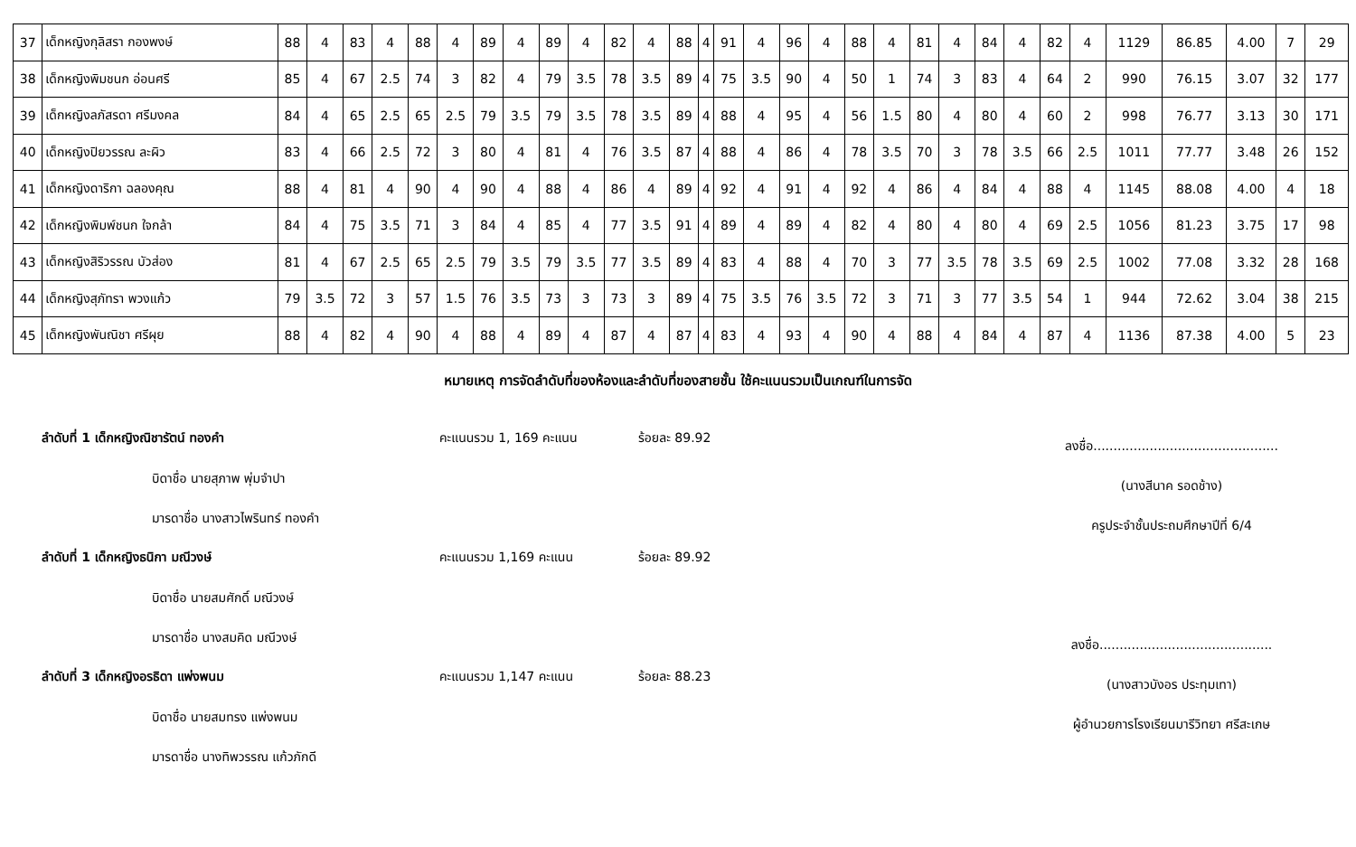| 37 | เด็กหญิงกุลิสรา กองพงษ์ | 88 | 4 | 83 | 4 | 88 | 4 | 89 | 4 | 89 | 4 | 82 | 4 | 88 | 4 | 91 | 4 | 96 | 4 | 88 | 4 | 81 | 4 | 84 | 4 | 82 | 4 | 1129 | 86.85 | 4.00 | 7 | 29 |
| 38 | เด็กหญิงพิมชนก อ่อนศรี | 85 | 4 | 67 | 2.5 | 74 | 3 | 82 | 4 | 79 | 3.5 | 78 | 3.5 | 89 | 4 | 75 | 3.5 | 90 | 4 | 50 | 1 | 74 | 3 | 83 | 4 | 64 | 2 | 990 | 76.15 | 3.07 | 32 | 177 |
| 39 | เด็กหญิงลภัสรดา ศรีมงคล | 84 | 4 | 65 | 2.5 | 65 | 2.5 | 79 | 3.5 | 79 | 3.5 | 78 | 3.5 | 89 | 4 | 88 | 4 | 95 | 4 | 56 | 1.5 | 80 | 4 | 80 | 4 | 60 | 2 | 998 | 76.77 | 3.13 | 30 | 171 |
| 40 | เด็กหญิงปิยวรรณ ละผิว | 83 | 4 | 66 | 2.5 | 72 | 3 | 80 | 4 | 81 | 4 | 76 | 3.5 | 87 | 4 | 88 | 4 | 86 | 4 | 78 | 3.5 | 70 | 3 | 78 | 3.5 | 66 | 2.5 | 1011 | 77.77 | 3.48 | 26 | 152 |
| 41 | เด็กหญิงดาริกา ฉลองคุณ | 88 | 4 | 81 | 4 | 90 | 4 | 90 | 4 | 88 | 4 | 86 | 4 | 89 | 4 | 92 | 4 | 91 | 4 | 92 | 4 | 86 | 4 | 84 | 4 | 88 | 4 | 1145 | 88.08 | 4.00 | 4 | 18 |
| 42 | เด็กหญิงพิมพ์ชนก ใจกล้า | 84 | 4 | 75 | 3.5 | 71 | 3 | 84 | 4 | 85 | 4 | 77 | 3.5 | 91 | 4 | 89 | 4 | 89 | 4 | 82 | 4 | 80 | 4 | 80 | 4 | 69 | 2.5 | 1056 | 81.23 | 3.75 | 17 | 98 |
| 43 | เด็กหญิงสิริวรรณ บัวส่อง | 81 | 4 | 67 | 2.5 | 65 | 2.5 | 79 | 3.5 | 79 | 3.5 | 77 | 3.5 | 89 | 4 | 83 | 4 | 88 | 4 | 70 | 3 | 77 | 3.5 | 78 | 3.5 | 69 | 2.5 | 1002 | 77.08 | 3.32 | 28 | 168 |
| 44 | เด็กหญิงสุภัทรา พวงแก้ว | 79 | 3.5 | 72 | 3 | 57 | 1.5 | 76 | 3.5 | 73 | 3 | 73 | 3 | 89 | 4 | 75 | 3.5 | 76 | 3.5 | 72 | 3 | 71 | 3 | 77 | 3.5 | 54 | 1 | 944 | 72.62 | 3.04 | 38 | 215 |
| 45 | เด็กหญิงพันณิชา ศรีผุย | 88 | 4 | 82 | 4 | 90 | 4 | 88 | 4 | 89 | 4 | 87 | 4 | 87 | 4 | 83 | 4 | 93 | 4 | 90 | 4 | 88 | 4 | 84 | 4 | 87 | 4 | 1136 | 87.38 | 4.00 | 5 | 23 |
หมายเหตุ การจัดลำดับที่ของห้องและลำดับที่ของสายชั้น ใช้คะแนนรวมเป็นเกณฑ์ในการจัด
ลำดับที่ 1 เด็กหญิงณิชารัตน์ ทองคำ คะแนนรวม 1, 169 คะแนน ร้อยละ 89.92
บิดาชื่อ นายสุภาพ พุ่มจำปา
มารดาชื่อ นางสาวไพรินทร์ ทองคำ
ลำดับที่ 1 เด็กหญิงธนิกา มณีวงษ์ คะแนนรวม 1,169 คะแนน ร้อยละ 89.92
บิดาชื่อ นายสมศักดิ์ มณีวงษ์
มารดาชื่อ นางสมคิด มณีวงษ์
ลำดับที่ 3 เด็กหญิงอรธิดา แพ่งพนม คะแนนรวม 1,147 คะแนน ร้อยละ 88.23
บิดาชื่อ นายสมทรง แพ่งพนม
มารดาชื่อ นางทิพวรรณ แก้วภักดี
ลงชื่อ..............................................
(นางสีนาค รอดช้าง)
ครูประจำชั้นประถมศึกษาปีที่ 6/4
ลงชื่อ...........................................
(นางสาวบังอร ประทุมเทา)
ผู้อำนวยการโรงเรียนมารีวิทยา ศรีสะเกษ